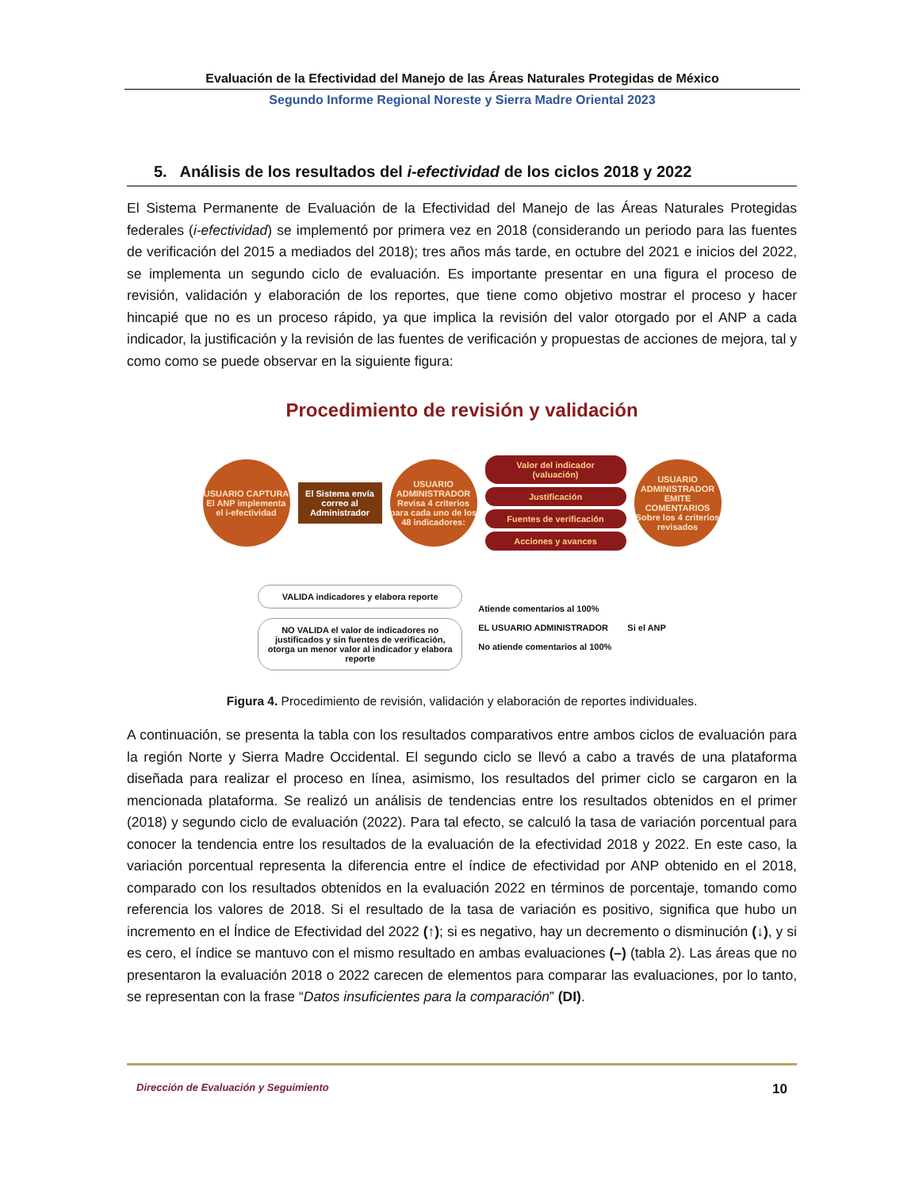Evaluación de la Efectividad del Manejo de las Áreas Naturales Protegidas de México
Segundo Informe Regional Noreste y Sierra Madre Oriental 2023
5. Análisis de los resultados del i-efectividad de los ciclos 2018 y 2022
El Sistema Permanente de Evaluación de la Efectividad del Manejo de las Áreas Naturales Protegidas federales (i-efectividad) se implementó por primera vez en 2018 (considerando un periodo para las fuentes de verificación del 2015 a mediados del 2018); tres años más tarde, en octubre del 2021 e inicios del 2022, se implementa un segundo ciclo de evaluación. Es importante presentar en una figura el proceso de revisión, validación y elaboración de los reportes, que tiene como objetivo mostrar el proceso y hacer hincapié que no es un proceso rápido, ya que implica la revisión del valor otorgado por el ANP a cada indicador, la justificación y la revisión de las fuentes de verificación y propuestas de acciones de mejora, tal y como como se puede observar en la siguiente figura:
Procedimiento de revisión y validación
USUARIO CAPTURA El ANP implementa el i-efectividad
El Sistema envía correo al Administrador
USUARIO ADMINISTRADOR Revisa 4 criterios para cada uno de los 48 indicadores:
Valor del indicador (valuación)
Justificación
Fuentes de verificación
Acciones y avances
USUARIO ADMINISTRADOR EMITE COMENTARIOS Sobre los 4 criterios revisados
VALIDA indicadores y elabora reporte
NO VALIDA el valor de indicadores no justificados y sin fuentes de verificación, otorga un menor valor al indicador y elabora reporte
Atiende comentarios al 100%
EL USUARIO ADMINISTRADOR
No atiende comentarios al 100%
Si el ANP
Figura 4. Procedimiento de revisión, validación y elaboración de reportes individuales.
A continuación, se presenta la tabla con los resultados comparativos entre ambos ciclos de evaluación para la región Norte y Sierra Madre Occidental. El segundo ciclo se llevó a cabo a través de una plataforma diseñada para realizar el proceso en línea, asimismo, los resultados del primer ciclo se cargaron en la mencionada plataforma. Se realizó un análisis de tendencias entre los resultados obtenidos en el primer (2018) y segundo ciclo de evaluación (2022). Para tal efecto, se calculó la tasa de variación porcentual para conocer la tendencia entre los resultados de la evaluación de la efectividad 2018 y 2022. En este caso, la variación porcentual representa la diferencia entre el índice de efectividad por ANP obtenido en el 2018, comparado con los resultados obtenidos en la evaluación 2022 en términos de porcentaje, tomando como referencia los valores de 2018. Si el resultado de la tasa de variación es positivo, significa que hubo un incremento en el Índice de Efectividad del 2022 (↑); si es negativo, hay un decremento o disminución (↓), y si es cero, el índice se mantuvo con el mismo resultado en ambas evaluaciones (–) (tabla 2). Las áreas que no presentaron la evaluación 2018 o 2022 carecen de elementos para comparar las evaluaciones, por lo tanto, se representan con la frase “Datos insuficientes para la comparación” (DI).
Dirección de Evaluación y Seguimiento 10